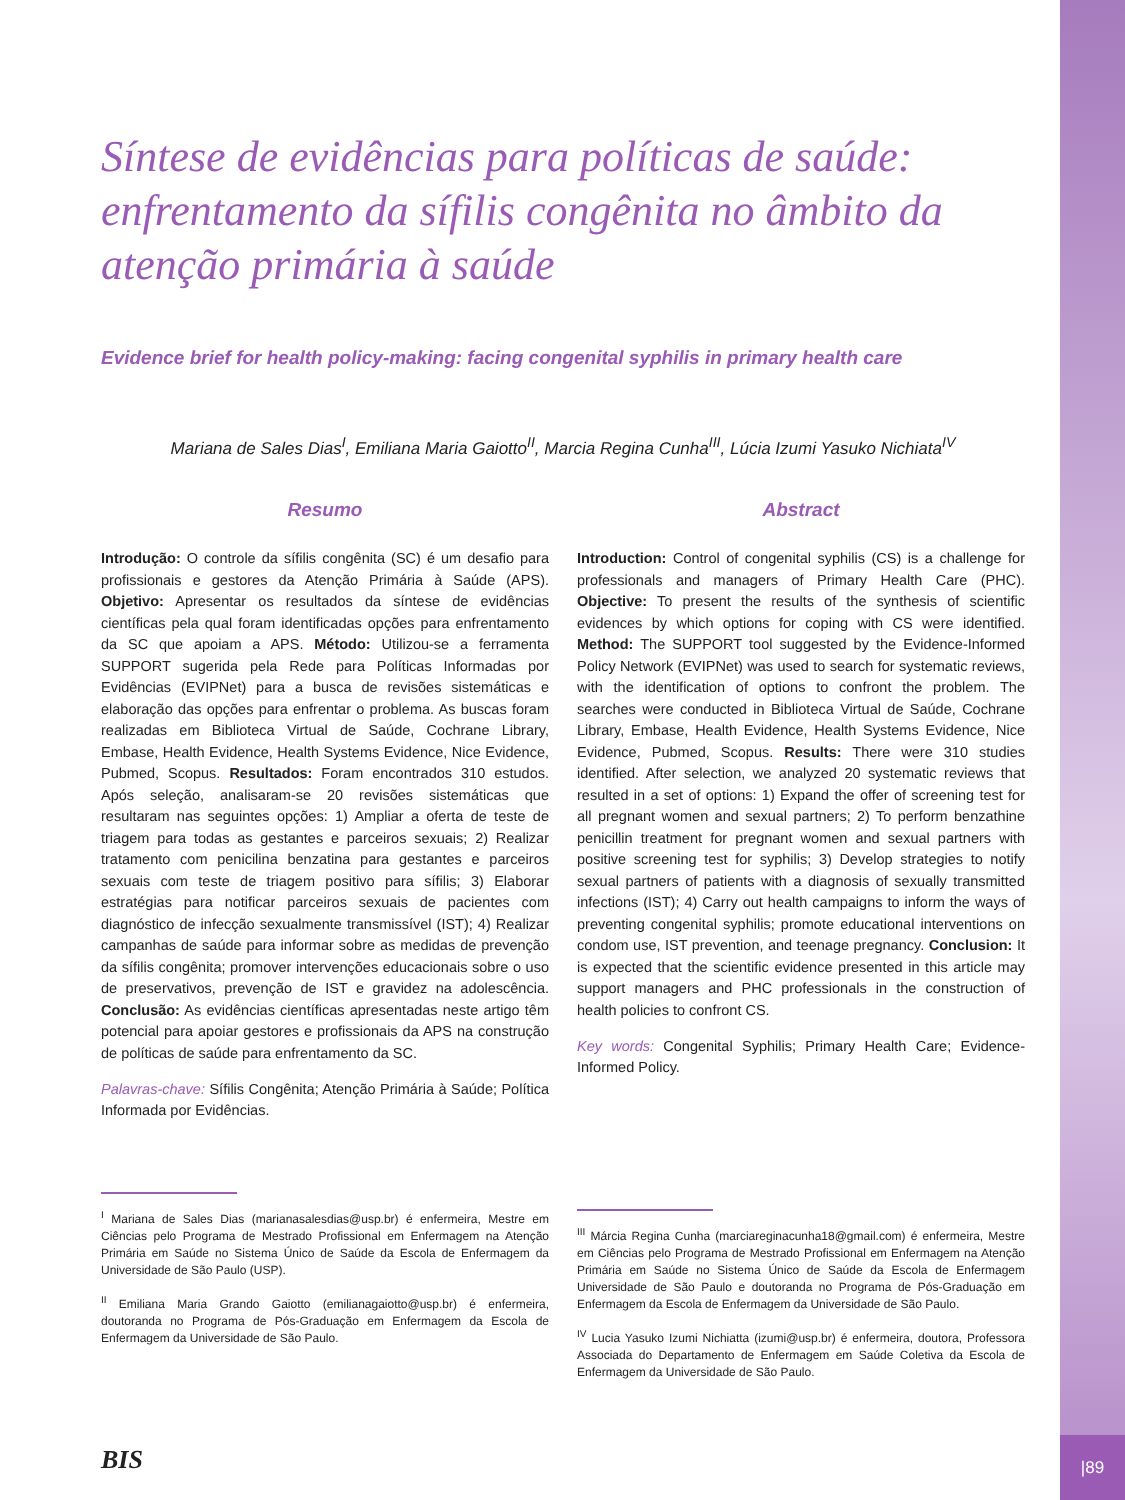Síntese de evidências para políticas de saúde: enfrentamento da sífilis congênita no âmbito da atenção primária à saúde
Evidence brief for health policy-making: facing congenital syphilis in primary health care
Mariana de Sales Dias<sup>I</sup>, Emiliana Maria Gaiotto<sup>II</sup>, Marcia Regina Cunha<sup>III</sup>, Lúcia Izumi Yasuko Nichiata<sup>IV</sup>
Resumo
Introdução: O controle da sífilis congênita (SC) é um desafio para profissionais e gestores da Atenção Primária à Saúde (APS). Objetivo: Apresentar os resultados da síntese de evidências científicas pela qual foram identificadas opções para enfrentamento da SC que apoiam a APS. Método: Utilizou-se a ferramenta SUPPORT sugerida pela Rede para Políticas Informadas por Evidências (EVIPNet) para a busca de revisões sistemáticas e elaboração das opções para enfrentar o problema. As buscas foram realizadas em Biblioteca Virtual de Saúde, Cochrane Library, Embase, Health Evidence, Health Systems Evidence, Nice Evidence, Pubmed, Scopus. Resultados: Foram encontrados 310 estudos. Após seleção, analisaram-se 20 revisões sistemáticas que resultaram nas seguintes opções: 1) Ampliar a oferta de teste de triagem para todas as gestantes e parceiros sexuais; 2) Realizar tratamento com penicilina benzatina para gestantes e parceiros sexuais com teste de triagem positivo para sífilis; 3) Elaborar estratégias para notificar parceiros sexuais de pacientes com diagnóstico de infecção sexualmente transmissível (IST); 4) Realizar campanhas de saúde para informar sobre as medidas de prevenção da sífilis congênita; promover intervenções educacionais sobre o uso de preservativos, prevenção de IST e gravidez na adolescência. Conclusão: As evidências científicas apresentadas neste artigo têm potencial para apoiar gestores e profissionais da APS na construção de políticas de saúde para enfrentamento da SC.
Palavras-chave: Sífilis Congênita; Atenção Primária à Saúde; Política Informada por Evidências.
<sup>I</sup> Mariana de Sales Dias (marianasalesdias@usp.br) é enfermeira, Mestre em Ciências pelo Programa de Mestrado Profissional em Enfermagem na Atenção Primária em Saúde no Sistema Único de Saúde da Escola de Enfermagem da Universidade de São Paulo (USP).
<sup>II</sup> Emiliana Maria Grando Gaiotto (emilianagaiotto@usp.br) é enfermeira, doutoranda no Programa de Pós-Graduação em Enfermagem da Escola de Enfermagem da Universidade de São Paulo.
Abstract
Introduction: Control of congenital syphilis (CS) is a challenge for professionals and managers of Primary Health Care (PHC). Objective: To present the results of the synthesis of scientific evidences by which options for coping with CS were identified. Method: The SUPPORT tool suggested by the Evidence-Informed Policy Network (EVIPNet) was used to search for systematic reviews, with the identification of options to confront the problem. The searches were conducted in Biblioteca Virtual de Saúde, Cochrane Library, Embase, Health Evidence, Health Systems Evidence, Nice Evidence, Pubmed, Scopus. Results: There were 310 studies identified. After selection, we analyzed 20 systematic reviews that resulted in a set of options: 1) Expand the offer of screening test for all pregnant women and sexual partners; 2) To perform benzathine penicillin treatment for pregnant women and sexual partners with positive screening test for syphilis; 3) Develop strategies to notify sexual partners of patients with a diagnosis of sexually transmitted infections (IST); 4) Carry out health campaigns to inform the ways of preventing congenital syphilis; promote educational interventions on condom use, IST prevention, and teenage pregnancy. Conclusion: It is expected that the scientific evidence presented in this article may support managers and PHC professionals in the construction of health policies to confront CS.
Key words: Congenital Syphilis; Primary Health Care; Evidence-Informed Policy.
<sup>III</sup> Márcia Regina Cunha (marciareginacunha18@gmail.com) é enfermeira, Mestre em Ciências pelo Programa de Mestrado Profissional em Enfermagem na Atenção Primária em Saúde no Sistema Único de Saúde da Escola de Enfermagem Universidade de São Paulo e doutoranda no Programa de Pós-Graduação em Enfermagem da Escola de Enfermagem da Universidade de São Paulo.
<sup>IV</sup> Lucia Yasuko Izumi Nichiatta (izumi@usp.br) é enfermeira, doutora, Professora Associada do Departamento de Enfermagem em Saúde Coletiva da Escola de Enfermagem da Universidade de São Paulo.
BIS
|89